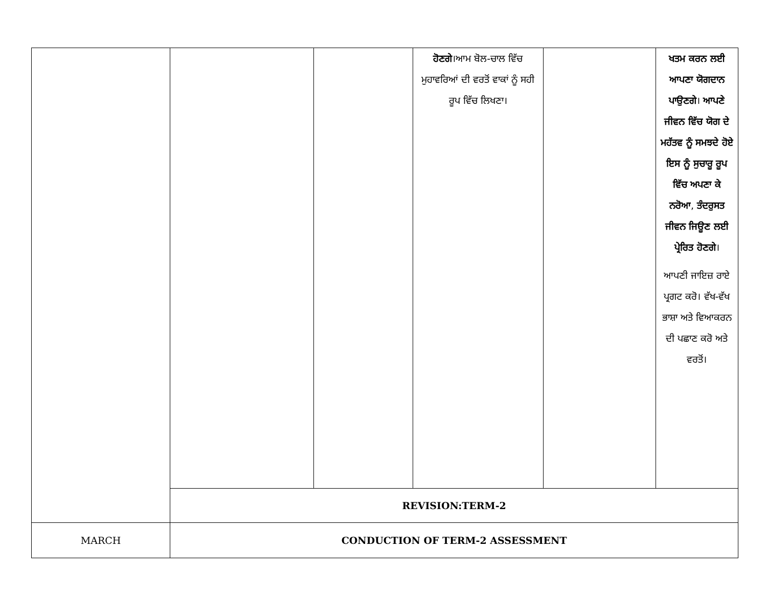| | | | ਹੋਣਗੇ ।ਆਮ ਬੋਲ-ਚਾਲ ਵਿੱਚ ਮੁਹਾਵਰਿਆਂ ਦੀ ਵਰਤੋਂ ਵਾਕਾਂ ਨੂੰ ਸਹੀ ਰੂਪ ਵਿੱਚ ਲਿਖਣਾ। | | ਖਤਮ ਕਰਨ ਲਈ ਆਪਣਾ ਯੋਗਦਾਨ ਪਾਉਣਗੇ । ਆਪਣੇ ਜੀਵਨ ਵਿੱਚ ਯੋਗ ਦੇ ਮਹੱਤਵ ਨੂੰ ਸਮਝਦੇ ਹੋਏ ਇਸ ਨੂੰ ਸੁਚਾਰੂ ਰੂਪ ਵਿੱਚ ਅਪਣਾ ਕੇ ਨਰੋਆ , ਤੰਦਰੁਸਤ ਜੀਵਨ ਜਿਊਣ ਲਈ ਪ੍ਰੇਰਿਤ ਹੋਣਗੇ । ਆਪਣੀ ਜਾਇਜ਼ ਰਾਏ ਪ੍ਰਗਟ ਕਰੋ। ਵੱਖ-ਵੱਖ ਭਾਸ਼ਾ ਅਤੇ ਵਿਆਕਰਨ ਦੀ ਪਛਾਣ ਕਰੋ ਅਤੇ ਵਰਤੋਂ। |
| | REVISION:TERM-2 | | | | |
| MARCH | CONDUCTION OF TERM-2 ASSESSMENT | | | | |